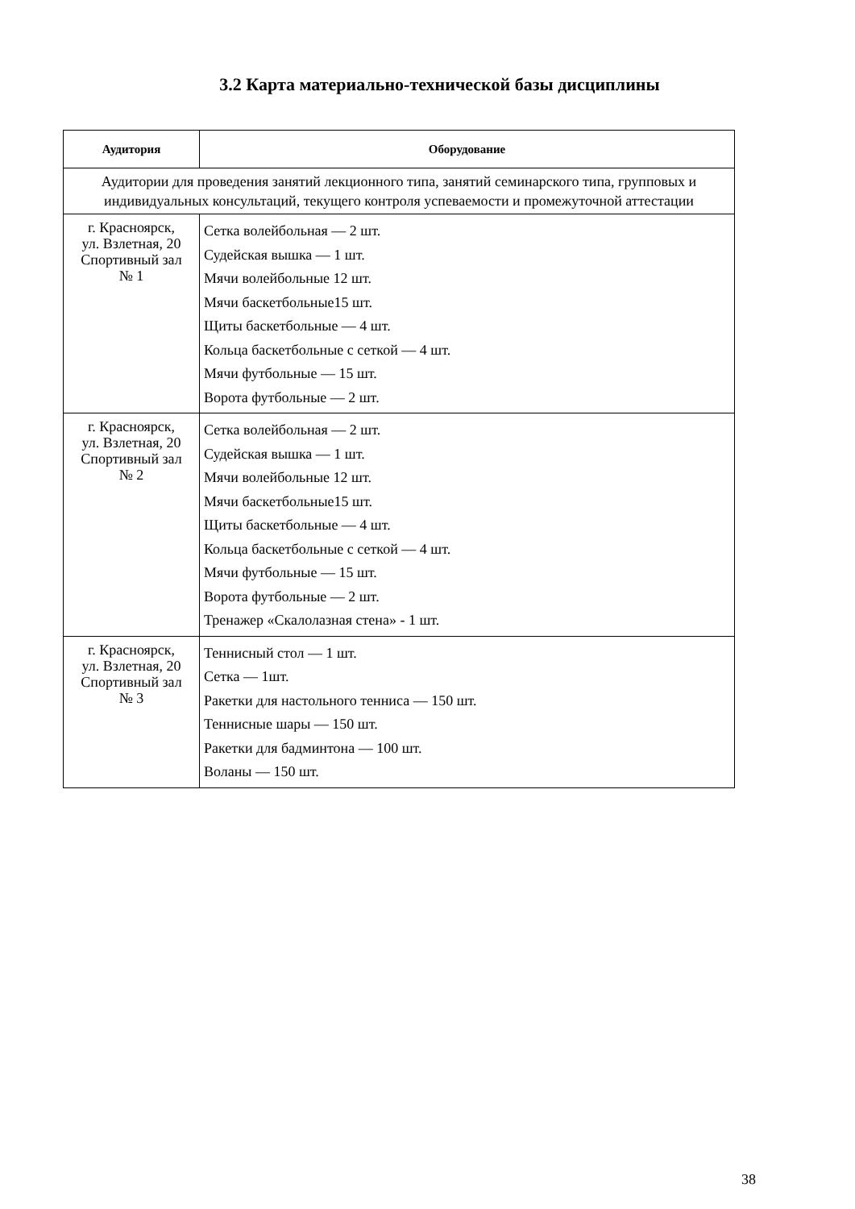3.2 Карта материально-технической базы дисциплины
| Аудитория | Оборудование |
| --- | --- |
| Аудитории для проведения занятий лекционного типа, занятий семинарского типа, групповых и индивидуальных консультаций, текущего контроля успеваемости и промежуточной аттестации | |
| г. Красноярск, ул. Взлетная, 20 Спортивный зал № 1 | Сетка волейбольная — 2 шт. Судейская вышка — 1 шт. Мячи волейбольные 12 шт. Мячи баскетбольные15 шт. Щиты баскетбольные — 4 шт. Кольца баскетбольные с сеткой — 4 шт. Мячи футбольные — 15 шт. Ворота футбольные — 2 шт. |
| г. Красноярск, ул. Взлетная, 20 Спортивный зал № 2 | Сетка волейбольная — 2 шт. Судейская вышка — 1 шт. Мячи волейбольные 12 шт. Мячи баскетбольные15 шт. Щиты баскетбольные — 4 шт. Кольца баскетбольные с сеткой — 4 шт. Мячи футбольные — 15 шт. Ворота футбольные — 2 шт. Тренажер «Скалолазная стена» - 1 шт. |
| г. Красноярск, ул. Взлетная, 20 Спортивный зал № 3 | Теннисный стол — 1 шт. Сетка — 1шт. Ракетки для настольного тенниса — 150 шт. Теннисные шары — 150 шт. Ракетки для бадминтона — 100 шт. Воланы — 150 шт. |
38